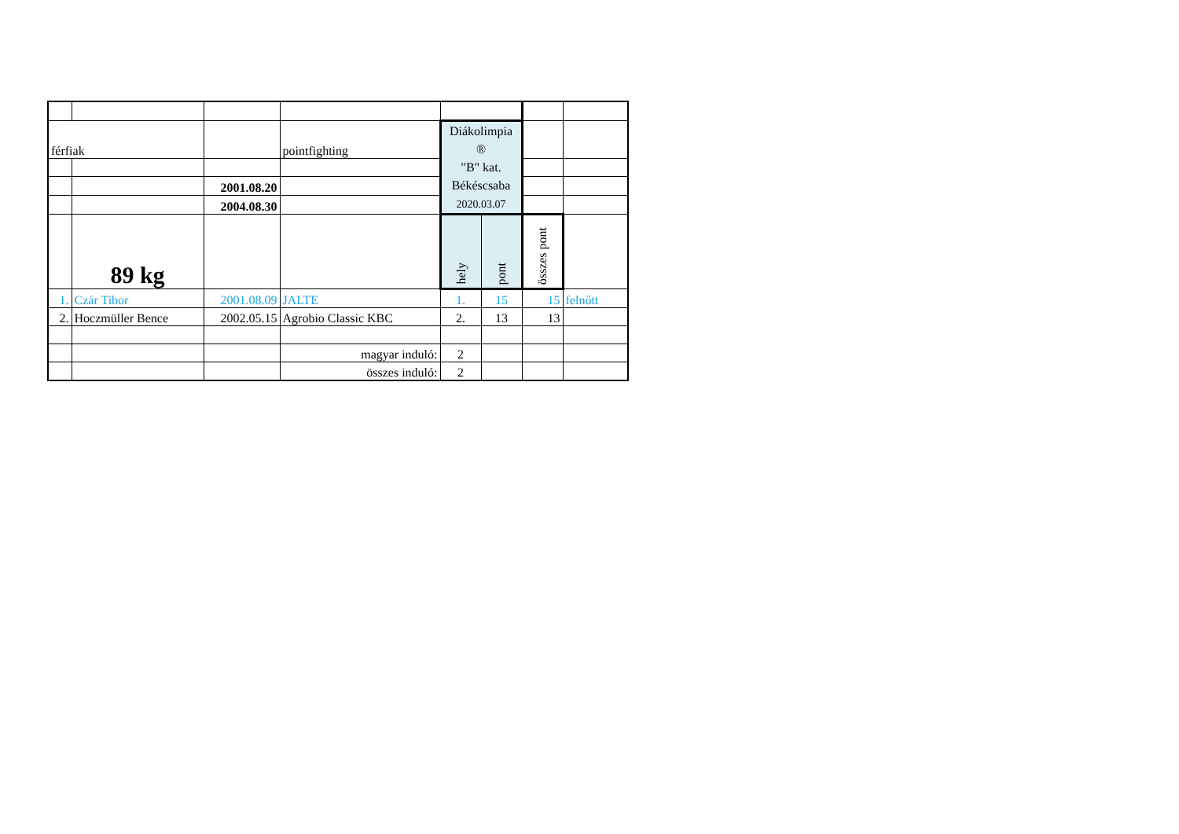| férfiak | | | pointfighting | Diákolimpia ® "B" kat. Békéscsaba 2020.03.07 | | | |
| | | 2001.08.20 | | | | | |
| | | 2004.08.30 | | | | | |
| | 89 kg | | | hely | pont | összes pont | |
| 1. | Czár Tibor | 2001.08.09 | JALTE | 1. | 15 | 15 | felnőtt |
| 2. | Hoczmüller Bence | 2002.05.15 | Agrobio Classic KBC | 2. | 13 | 13 | |
| | | | magyar induló: | 2 | | | |
| | | | összes induló: | 2 | | | |